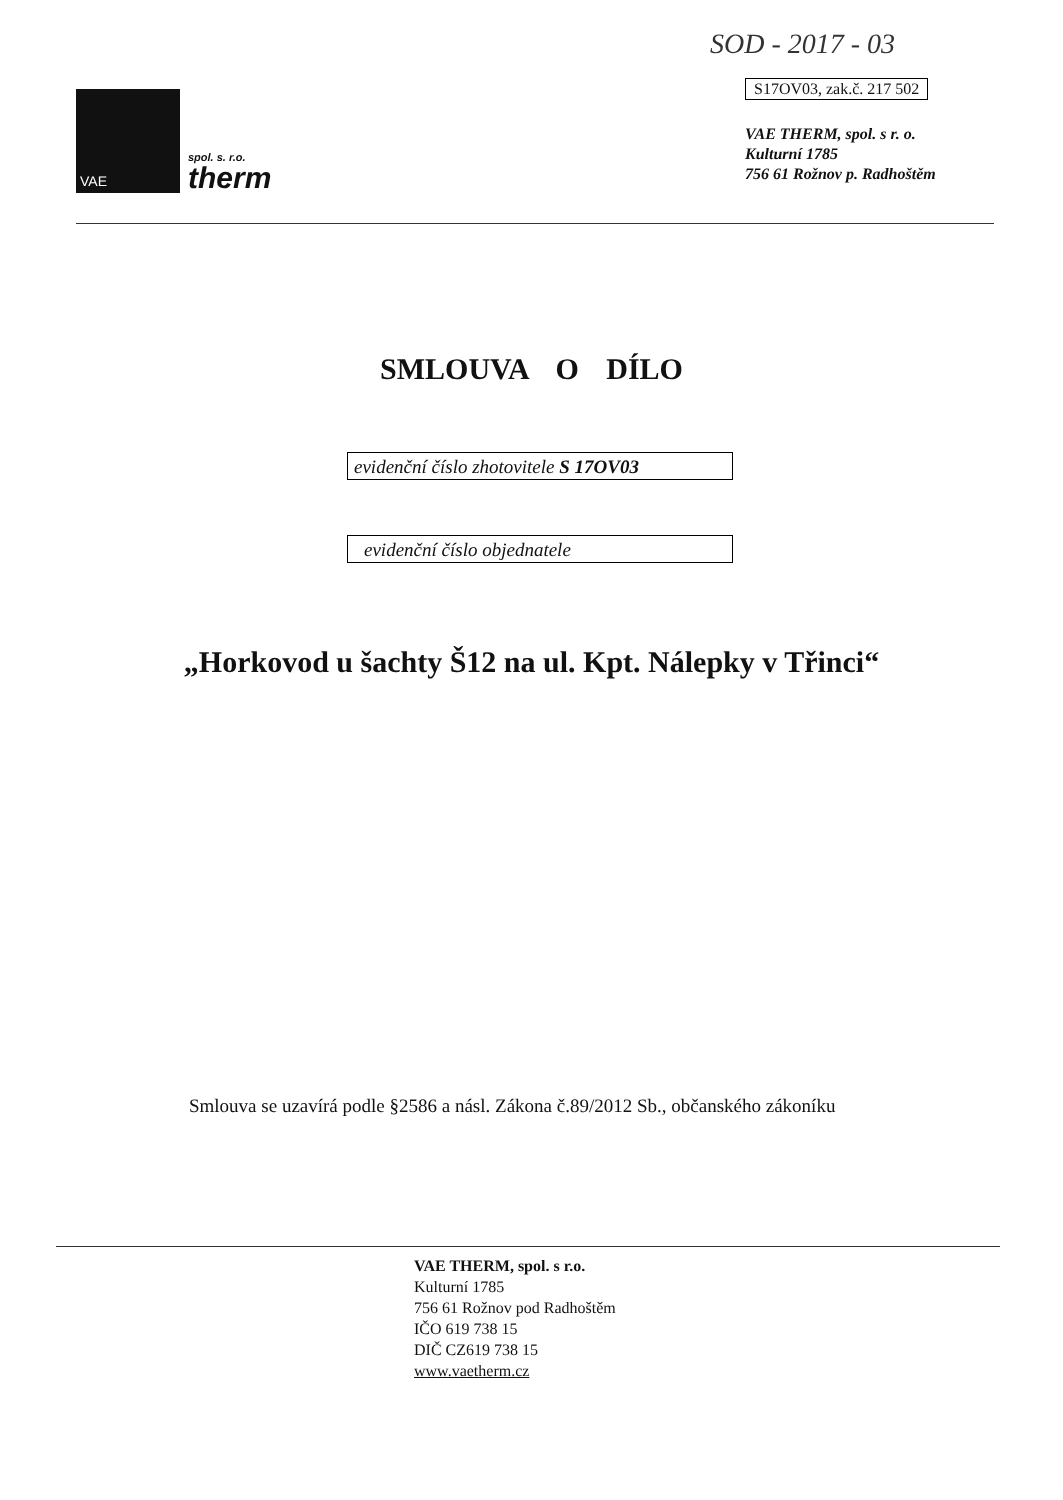SOD - 2017 - 03
VAE
spol. s. r.o.
therm
S17OV03, zak.č. 217 502
VAE THERM, spol. s r. o.
Kulturní 1785
756 61 Rožnov p. Radhoštěm
SMLOUVA O DÍLO
evidenční číslo zhotovitele S 17OV03
evidenční číslo objednatele
„Horkovod u šachty Š12 na ul. Kpt. Nálepky v Třinci“
Smlouva se uzavírá podle §2586 a násl. Zákona č.89/2012 Sb., občanského zákoníku
VAE THERM, spol. s r.o.
Kulturní 1785
756 61 Rožnov pod Radhoštěm
IČO 619 738 15
DIČ CZ619 738 15
www.vaetherm.cz